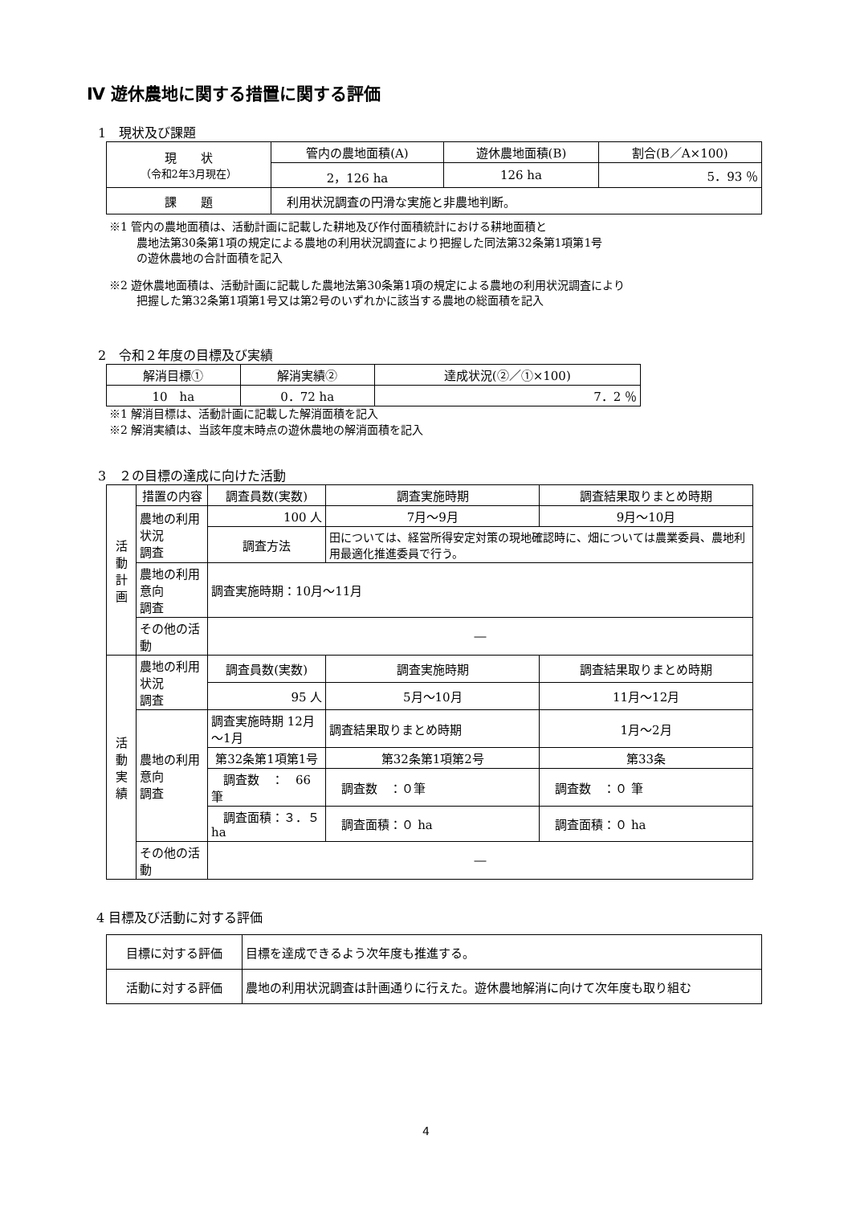Ⅳ 遊休農地に関する措置に関する評価
1　現状及び課題
| 現 状 （令和2年3月現在） | 管内の農地面積(A) | 遊休農地面積(B) | 割合(B／A×100) |
| --- | --- | --- | --- |
| | 2，126 ha | 126 ha | 5．93 ％ |
| 課 題 | 利用状況調査の円滑な実施と非農地判断。 | | |
※1 管内の農地面積は、活動計画に記載した耕地及び作付面積統計における耕地面積と
農地法第30条第1項の規定による農地の利用状況調査により把握した同法第32条第1項第1号
の遊休農地の合計面積を記入
※2 遊休農地面積は、活動計画に記載した農地法第30条第1項の規定による農地の利用状況調査により
把握した第32条第1項第1号又は第2号のいずれかに該当する農地の総面積を記入
2　令和２年度の目標及び実績
| 解消目標① | 解消実績② | 達成状況(②／①×100) |
| --- | --- | --- |
| 10 ha | 0．72 ha | 7．2 ％ |
※1 解消目標は、活動計画に記載した解消面積を記入
※2 解消実績は、当該年度末時点の遊休農地の解消面積を記入
3　２の目標の達成に向けた活動
| 活 動 計 画 | 措置の内容 | 調査員数(実数) | | 調査実施時期 | 調査結果取りまとめ時期 |
| | 農地の利用状況 調査 | 100 人 | | 7月～9月 | 9月～10月 |
| | | 調査方法 | 田については、経営所得安定対策の現地確認時に、畑については農業委員、農地利用最適化推進委員で行う。 | | |
| | 農地の利用意向 調査 | 調査実施時期：10月～11月 | | | |
| | その他の活動 | ― | | | |
| 活 動 実 績 | 農地の利用状況 調査 | 調査員数(実数) | | 調査実施時期 | 調査結果取りまとめ時期 |
| | | 95 人 | | 5月～10月 | 11月～12月 |
| | 農地の利用意向 調査 | 調査実施時期 12月～1月 | | 調査結果取りまとめ時期 | 1月～2月 |
| | | 第32条第1項第1号 | | 第32条第1項第2号 | 第33条 |
| | | 調査数 ： 66 筆 | | 調査数 ：０筆 | 調査数 ：０ 筆 |
| | | 調査面積：３．５ ha | | 調査面積：０ ha | 調査面積：０ ha |
| | その他の活動 | ― | | | |
4 目標及び活動に対する評価
| 目標に対する評価 | 目標を達成できるよう次年度も推進する。 |
| 活動に対する評価 | 農地の利用状況調査は計画通りに行えた。遊休農地解消に向けて次年度も取り組む |
4